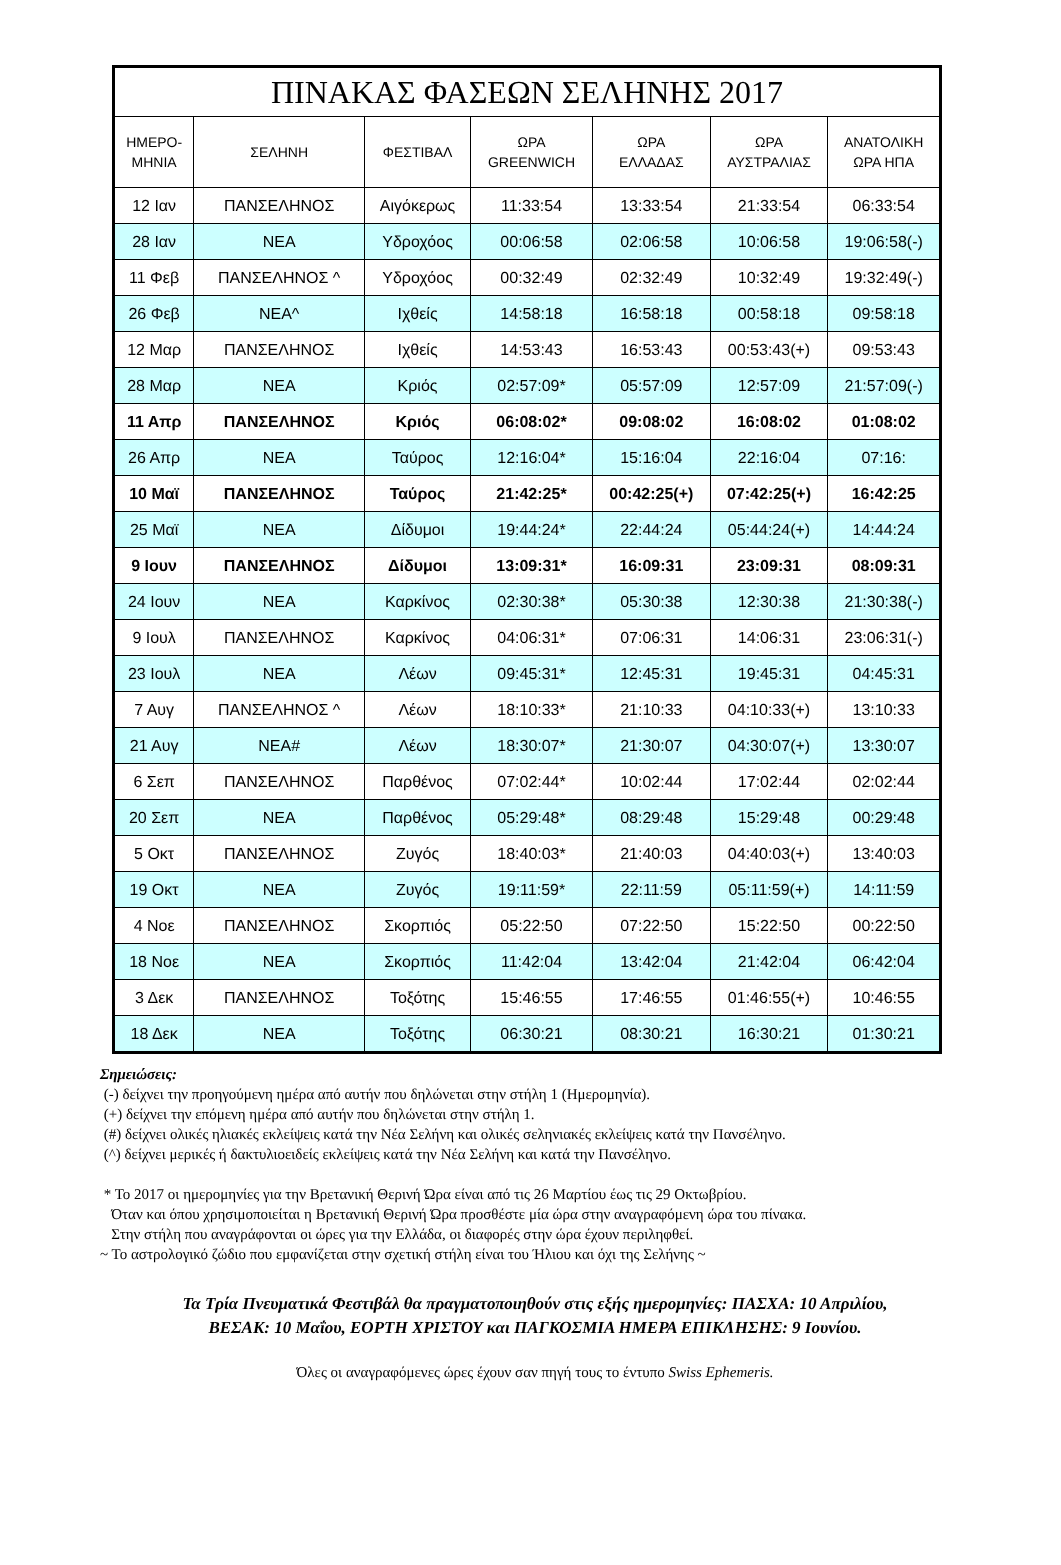| ΠΙΝΑΚΑΣ ΦΑΣΕΩΝ ΣΕΛΗΝΗΣ 2017 | | | | | | |
| --- | --- | --- | --- | --- | --- | --- |
| ΗΜΕΡΟ- ΜΗΝΙΑ | ΣΕΛΗΝΗ | ΦΕΣΤΙΒΑΛ | ΩΡΑ GREENWICH | ΩΡΑ ΕΛΛΑΔΑΣ | ΩΡΑ ΑΥΣΤΡΑΛΙΑΣ | ΑΝΑΤΟΛΙΚΗ ΩΡΑ ΗΠΑ |
| 12 Ιαν | ΠΑΝΣΕΛΗΝΟΣ | Αιγόκερως | 11:33:54 | 13:33:54 | 21:33:54 | 06:33:54 |
| 28 Ιαν | ΝΕΑ | Υδροχόος | 00:06:58 | 02:06:58 | 10:06:58 | 19:06:58(-) |
| 11 Φεβ | ΠΑΝΣΕΛΗΝΟΣ ^ | Υδροχόος | 00:32:49 | 02:32:49 | 10:32:49 | 19:32:49(-) |
| 26 Φεβ | ΝΕΑ^ | Ιχθείς | 14:58:18 | 16:58:18 | 00:58:18 | 09:58:18 |
| 12 Μαρ | ΠΑΝΣΕΛΗΝΟΣ | Ιχθείς | 14:53:43 | 16:53:43 | 00:53:43(+) | 09:53:43 |
| 28 Μαρ | ΝΕΑ | Κριός | 02:57:09* | 05:57:09 | 12:57:09 | 21:57:09(-) |
| 11 Απρ | ΠΑΝΣΕΛΗΝΟΣ | Κριός | 06:08:02* | 09:08:02 | 16:08:02 | 01:08:02 |
| 26 Απρ | ΝΕΑ | Ταύρος | 12:16:04* | 15:16:04 | 22:16:04 | 07:16: |
| 10 Μαϊ | ΠΑΝΣΕΛΗΝΟΣ | Ταύρος | 21:42:25* | 00:42:25(+) | 07:42:25(+) | 16:42:25 |
| 25 Μαϊ | ΝΕΑ | Δίδυμοι | 19:44:24* | 22:44:24 | 05:44:24(+) | 14:44:24 |
| 9 Ιουν | ΠΑΝΣΕΛΗΝΟΣ | Δίδυμοι | 13:09:31* | 16:09:31 | 23:09:31 | 08:09:31 |
| 24 Ιουν | ΝΕΑ | Καρκίνος | 02:30:38* | 05:30:38 | 12:30:38 | 21:30:38(-) |
| 9 Ιουλ | ΠΑΝΣΕΛΗΝΟΣ | Καρκίνος | 04:06:31* | 07:06:31 | 14:06:31 | 23:06:31(-) |
| 23 Ιουλ | ΝΕΑ | Λέων | 09:45:31* | 12:45:31 | 19:45:31 | 04:45:31 |
| 7 Αυγ | ΠΑΝΣΕΛΗΝΟΣ ^ | Λέων | 18:10:33* | 21:10:33 | 04:10:33(+) | 13:10:33 |
| 21 Αυγ | ΝΕΑ# | Λέων | 18:30:07* | 21:30:07 | 04:30:07(+) | 13:30:07 |
| 6 Σεπ | ΠΑΝΣΕΛΗΝΟΣ | Παρθένος | 07:02:44* | 10:02:44 | 17:02:44 | 02:02:44 |
| 20 Σεπ | ΝΕΑ | Παρθένος | 05:29:48* | 08:29:48 | 15:29:48 | 00:29:48 |
| 5 Οκτ | ΠΑΝΣΕΛΗΝΟΣ | Ζυγός | 18:40:03* | 21:40:03 | 04:40:03(+) | 13:40:03 |
| 19 Οκτ | ΝΕΑ | Ζυγός | 19:11:59* | 22:11:59 | 05:11:59(+) | 14:11:59 |
| 4 Νοε | ΠΑΝΣΕΛΗΝΟΣ | Σκορπιός | 05:22:50 | 07:22:50 | 15:22:50 | 00:22:50 |
| 18 Νοε | ΝΕΑ | Σκορπιός | 11:42:04 | 13:42:04 | 21:42:04 | 06:42:04 |
| 3 Δεκ | ΠΑΝΣΕΛΗΝΟΣ | Τοξότης | 15:46:55 | 17:46:55 | 01:46:55(+) | 10:46:55 |
| 18 Δεκ | ΝΕΑ | Τοξότης | 06:30:21 | 08:30:21 | 16:30:21 | 01:30:21 |
Σημειώσεις:
(-) δείχνει την προηγούμενη ημέρα από αυτήν που δηλώνεται στην στήλη 1 (Ημερομηνία).
(+) δείχνει την επόμενη ημέρα από αυτήν που δηλώνεται στην στήλη 1.
(#) δείχνει ολικές ηλιακές εκλείψεις κατά την Νέα Σελήνη και ολικές σεληνιακές εκλείψεις κατά την Πανσέληνο.
(^) δείχνει μερικές ή δακτυλιοειδείς εκλείψεις κατά την Νέα Σελήνη και κατά την Πανσέληνο.
* Το 2017 οι ημερομηνίες για την Βρετανική Θερινή Ώρα είναι από τις 26 Μαρτίου έως τις 29 Οκτωβρίου.
Όταν και όπου χρησιμοποιείται η Βρετανική Θερινή Ώρα προσθέστε μία ώρα στην αναγραφόμενη ώρα του πίνακα.
Στην στήλη που αναγράφονται οι ώρες για την Ελλάδα, οι διαφορές στην ώρα έχουν περιληφθεί.
~ Το αστρολογικό ζώδιο που εμφανίζεται στην σχετική στήλη είναι του Ήλιου και όχι της Σελήνης ~
Τα Τρία Πνευματικά Φεστιβάλ θα πραγματοποιηθούν στις εξής ημερομηνίες: ΠΑΣΧΑ: 10 Απριλίου,
ΒΕΣΑΚ: 10 Μαΐου, ΕΟΡΤΗ ΧΡΙΣΤΟΥ και ΠΑΓΚΟΣΜΙΑ ΗΜΕΡΑ ΕΠΙΚΛΗΣΗΣ: 9 Ιουνίου.
Όλες οι αναγραφόμενες ώρες έχουν σαν πηγή τους το έντυπο Swiss Ephemeris.